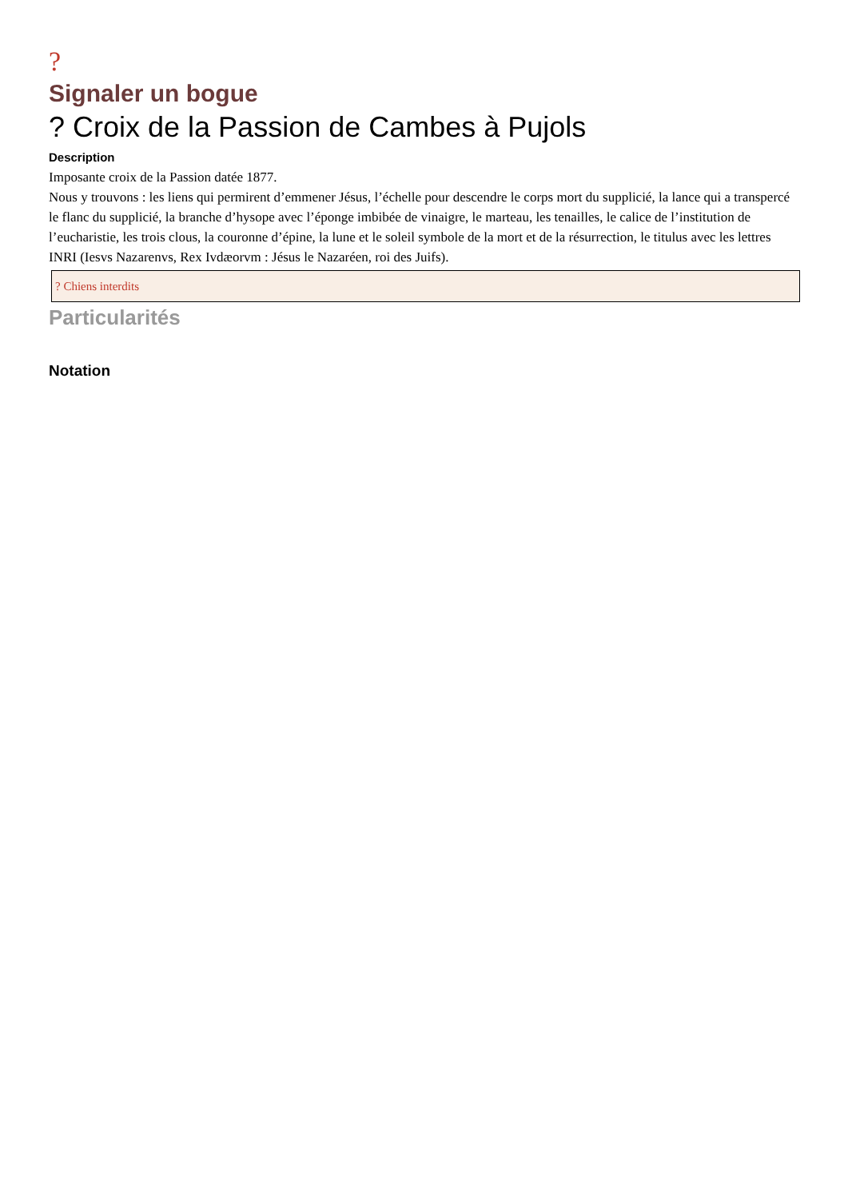?
Signaler un bogue
? Croix de la Passion de Cambes à Pujols
Description
Imposante croix de la Passion datée 1877.
Nous y trouvons : les liens qui permirent d’emmener Jésus, l’échelle pour descendre le corps mort du supplicié, la lance qui a transpercé le flanc du supplicié, la branche d’hysope avec l’éponge imbibée de vinaigre, le marteau, les tenailles, le calice de l’institution de l’eucharistie, les trois clous, la couronne d’épine, la lune et le soleil symbole de la mort et de la résurrection, le titulus avec les lettres INRI (Iesvs Nazarenvs, Rex Ivdæorvm : Jésus le Nazaréen, roi des Juifs).
? Chiens interdits
Particularités
Notation